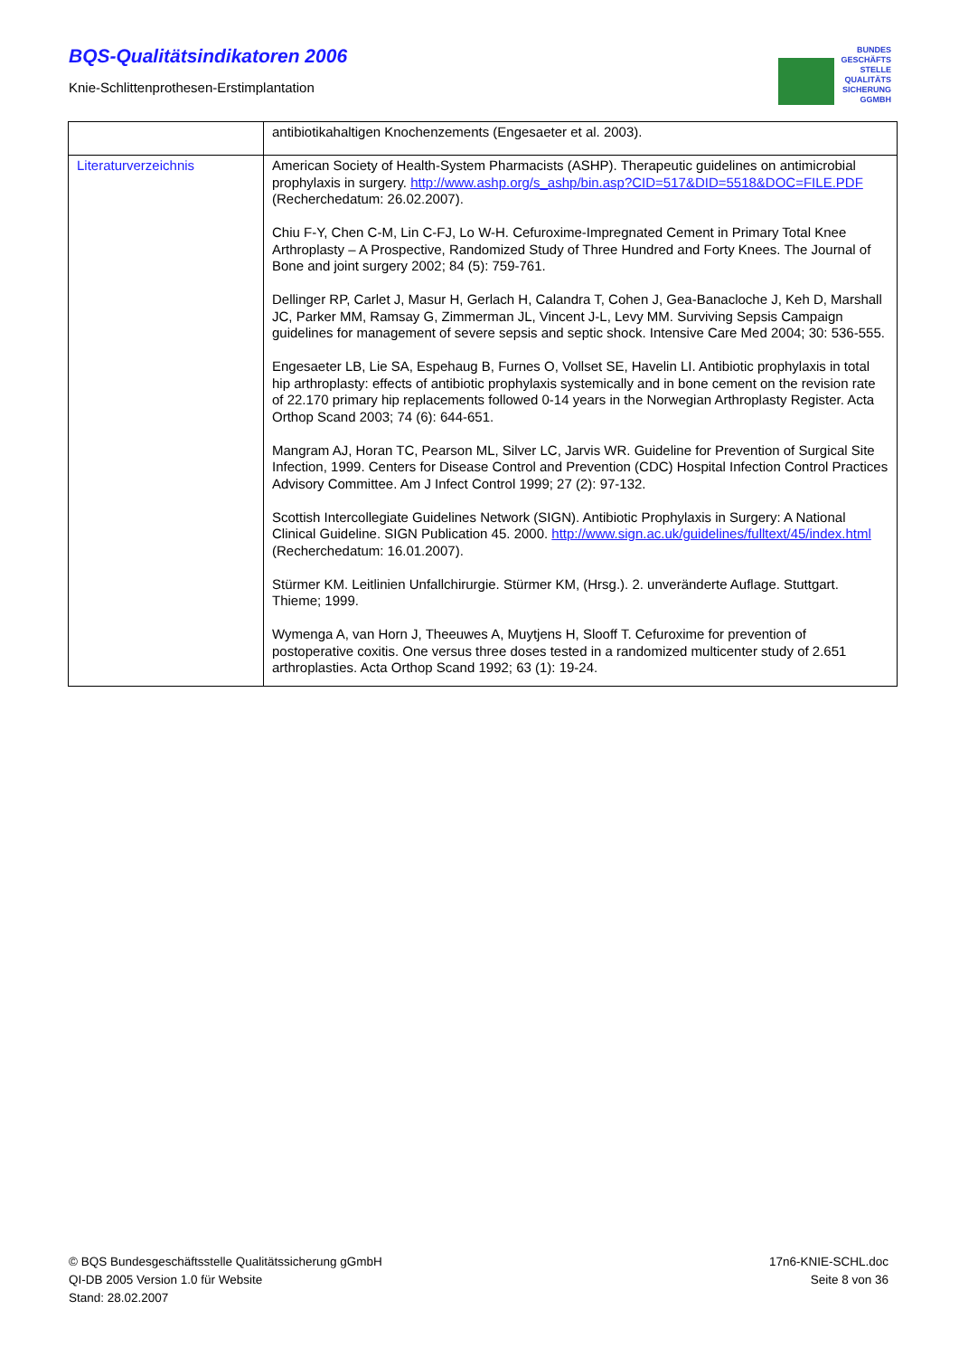BQS-Qualitätsindikatoren 2006
Knie-Schlittenprothesen-Erstimplantation
BUNDES
GESCHÄFTS
STELLE
QUALITÄTS
SICHERUNG
GGMBH
| | antibiotikahaltigen Knochenzements (Engesaeter et al. 2003). |
| Literaturverzeichnis | American Society of Health-System Pharmacists (ASHP). Therapeutic guidelines on antimicrobial prophylaxis in surgery. http://www.ashp.org/s_ashp/bin.asp?CID=517&DID=5518&DOC=FILE.PDF (Recherchedatum: 26.02.2007). Chiu F-Y, Chen C-M, Lin C-FJ, Lo W-H. Cefuroxime-Impregnated Cement in Primary Total Knee Arthroplasty – A Prospective, Randomized Study of Three Hundred and Forty Knees. The Journal of Bone and joint surgery 2002; 84 (5): 759-761. Dellinger RP, Carlet J, Masur H, Gerlach H, Calandra T, Cohen J, Gea-Banacloche J, Keh D, Marshall JC, Parker MM, Ramsay G, Zimmerman JL, Vincent J-L, Levy MM. Surviving Sepsis Campaign guidelines for management of severe sepsis and septic shock. Intensive Care Med 2004; 30: 536-555. Engesaeter LB, Lie SA, Espehaug B, Furnes O, Vollset SE, Havelin LI. Antibiotic prophylaxis in total hip arthroplasty: effects of antibiotic prophylaxis systemically and in bone cement on the revision rate of 22.170 primary hip replacements followed 0-14 years in the Norwegian Arthroplasty Register. Acta Orthop Scand 2003; 74 (6): 644-651. Mangram AJ, Horan TC, Pearson ML, Silver LC, Jarvis WR. Guideline for Prevention of Surgical Site Infection, 1999. Centers for Disease Control and Prevention (CDC) Hospital Infection Control Practices Advisory Committee. Am J Infect Control 1999; 27 (2): 97-132. Scottish Intercollegiate Guidelines Network (SIGN). Antibiotic Prophylaxis in Surgery: A National Clinical Guideline. SIGN Publication 45. 2000. http://www.sign.ac.uk/guidelines/fulltext/45/index.html (Recherchedatum: 16.01.2007). Stürmer KM. Leitlinien Unfallchirurgie. Stürmer KM, (Hrsg.). 2. unveränderte Auflage. Stuttgart. Thieme; 1999. Wymenga A, van Horn J, Theeuwes A, Muytjens H, Slooff T. Cefuroxime for prevention of postoperative coxitis. One versus three doses tested in a randomized multicenter study of 2.651 arthroplasties. Acta Orthop Scand 1992; 63 (1): 19-24. |
© BQS Bundesgeschäftsstelle Qualitätssicherung gGmbH
QI-DB 2005 Version 1.0 für Website
Stand: 28.02.2007
17n6-KNIE-SCHL.doc
Seite 8 von 36